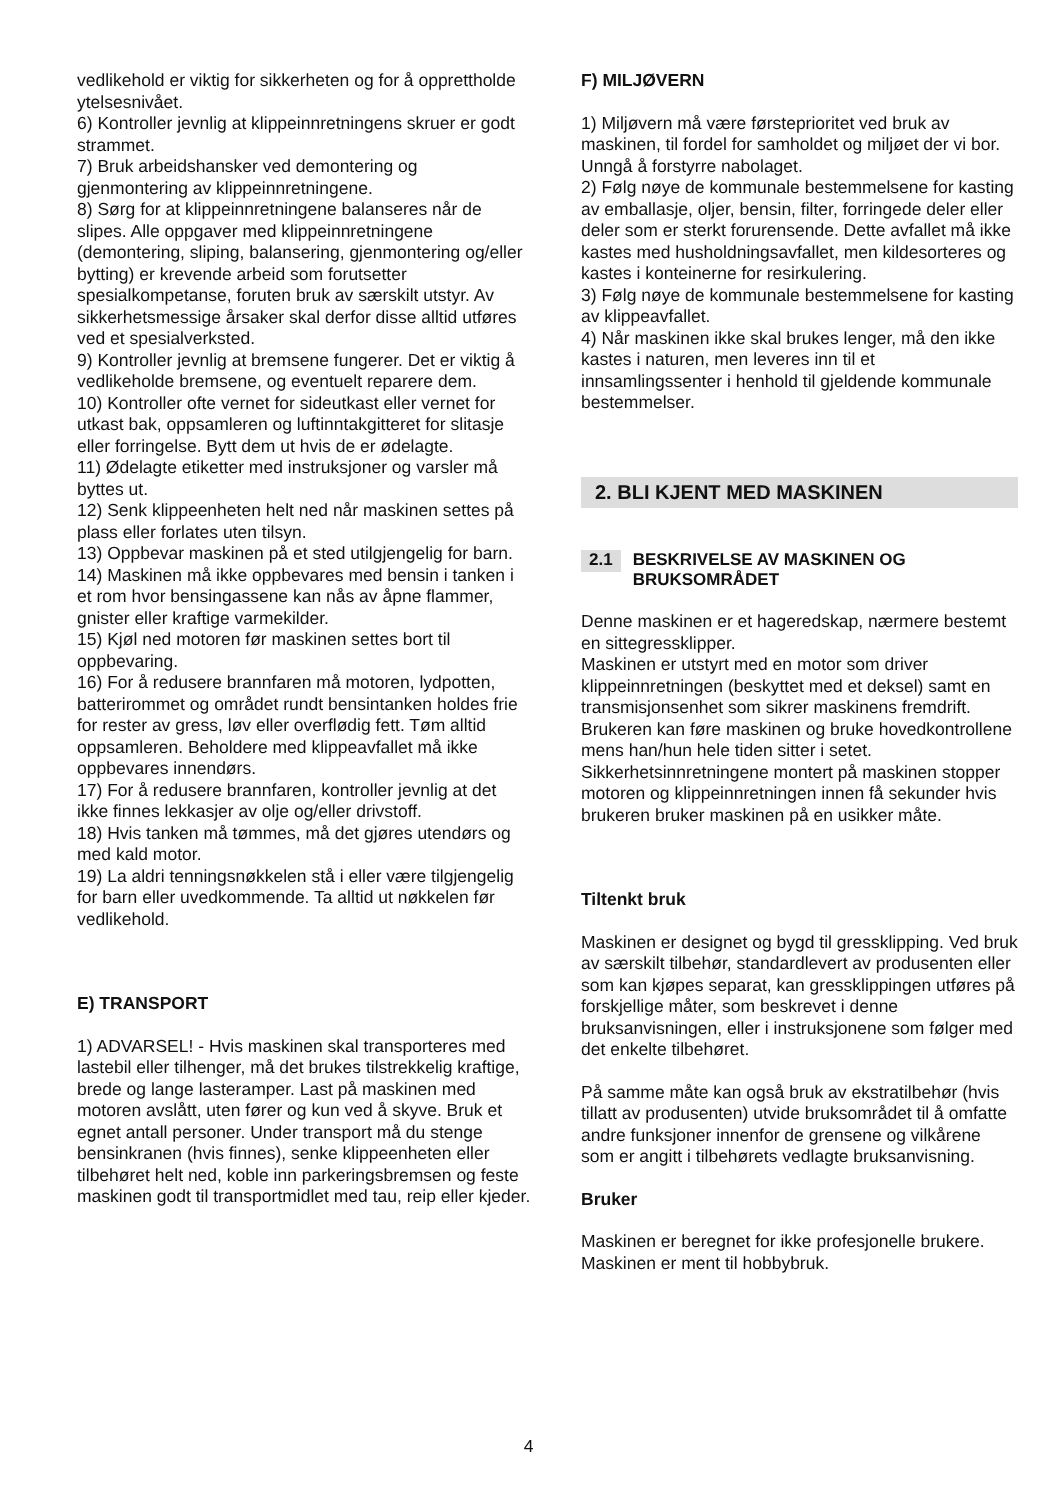vedlikehold er viktig for sikkerheten og for å opprettholde ytelsesnivået.
6) Kontroller jevnlig at klippeinnretningens skruer er godt strammet.
7) Bruk arbeidshansker ved demontering og gjenmontering av klippeinnretningene.
8) Sørg for at klippeinnretningene balanseres når de slipes. Alle oppgaver med klippeinnretningene (demontering, sliping, balansering, gjenmontering og/eller bytting) er krevende arbeid som forutsetter spesialkompetanse, foruten bruk av særskilt utstyr. Av sikkerhetsmessige årsaker skal derfor disse alltid utføres ved et spesialverksted.
9) Kontroller jevnlig at bremsene fungerer. Det er viktig å vedlikeholde bremsene, og eventuelt reparere dem.
10) Kontroller ofte vernet for sideutkast eller vernet for utkast bak, oppsamleren og luftinntakgitteret for slitasje eller forringelse. Bytt dem ut hvis de er ødelagte.
11) Ødelagte etiketter med instruksjoner og varsler må byttes ut.
12) Senk klippeenheten helt ned når maskinen settes på plass eller forlates uten tilsyn.
13) Oppbevar maskinen på et sted utilgjengelig for barn.
14) Maskinen må ikke oppbevares med bensin i tanken i et rom hvor bensingassene kan nås av åpne flammer, gnister eller kraftige varmekilder.
15) Kjøl ned motoren før maskinen settes bort til oppbevaring.
16) For å redusere brannfaren må motoren, lydpotten, batterirommet og området rundt bensintanken holdes frie for rester av gress, løv eller overflødig fett. Tøm alltid oppsamleren. Beholdere med klippeavfallet må ikke oppbevares innendørs.
17) For å redusere brannfaren, kontroller jevnlig at det ikke finnes lekkasjer av olje og/eller drivstoff.
18) Hvis tanken må tømmes, må det gjøres utendørs og med kald motor.
19) La aldri tenningsnøkkelen stå i eller være tilgjengelig for barn eller uvedkommende. Ta alltid ut nøkkelen før vedlikehold.
E) TRANSPORT
1) ADVARSEL! - Hvis maskinen skal transporteres med lastebil eller tilhenger, må det brukes tilstrekkelig kraftige, brede og lange lasteramper. Last på maskinen med motoren avslått, uten fører og kun ved å skyve. Bruk et egnet antall personer. Under transport må du stenge bensinkranen (hvis finnes), senke klippeenheten eller tilbehøret helt ned, koble inn parkeringsbremsen og feste maskinen godt til transportmidlet med tau, reip eller kjeder.
F) MILJØVERN
1) Miljøvern må være førsteprioritet ved bruk av maskinen, til fordel for samholdet og miljøet der vi bor. Unngå å forstyrre nabolaget.
2) Følg nøye de kommunale bestemmelsene for kasting av emballasje, oljer, bensin, filter, forringede deler eller deler som er sterkt forurensende. Dette avfallet må ikke kastes med husholdningsavfallet, men kildesorteres og kastes i konteinerne for resirkulering.
3) Følg nøye de kommunale bestemmelsene for kasting av klippeavfallet.
4) Når maskinen ikke skal brukes lenger, må den ikke kastes i naturen, men leveres inn til et innsamlingssenter i henhold til gjeldende kommunale bestemmelser.
2. BLI KJENT MED MASKINEN
2.1 BESKRIVELSE AV MASKINEN OG BRUKSOMRÅDET
Denne maskinen er et hageredskap, nærmere bestemt en sittegressklipper.
Maskinen er utstyrt med en motor som driver klippeinnretningen (beskyttet med et deksel) samt en transmisjonsenhet som sikrer maskinens fremdrift.
Brukeren kan føre maskinen og bruke hovedkontrollene mens han/hun hele tiden sitter i setet.
Sikkerhetsinnretningene montert på maskinen stopper motoren og klippeinnretningen innen få sekunder hvis brukeren bruker maskinen på en usikker måte.
Tiltenkt bruk
Maskinen er designet og bygd til gressklipping. Ved bruk av særskilt tilbehør, standardlevert av produsenten eller som kan kjøpes separat, kan gressklippingen utføres på forskjellige måter, som beskrevet i denne bruksanvisningen, eller i instruksjonene som følger med det enkelte tilbehøret.
På samme måte kan også bruk av ekstratilbehør (hvis tillatt av produsenten) utvide bruksområdet til å omfatte andre funksjoner innenfor de grensene og vilkårene som er angitt i tilbehørets vedlagte bruksanvisning.
Bruker
Maskinen er beregnet for ikke profesjonelle brukere. Maskinen er ment til hobbybruk.
4